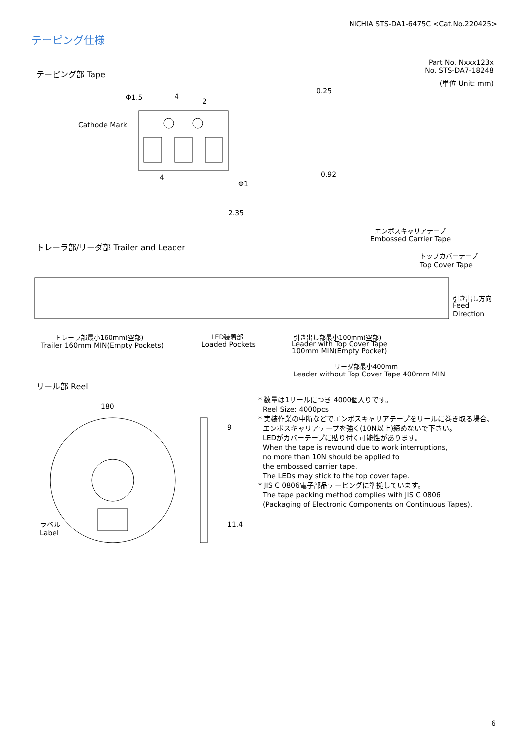NICHIA STS-DA1-6475C <Cat.No.220425>
テーピング仕様
Part No. Nxxx123x
No. STS-DA7-18248
(単位 Unit: mm)
テーピング部 Tape
Cathode Mark
Φ1.5
4
2
4
Φ1
2.35
0.25
0.92
トレーラ部/リーダ部 Trailer and Leader
エンボスキャリアテープ
Embossed Carrier Tape
トップカバーテープ
Top Cover Tape
引き出し方向
Feed
Direction
トレーラ部最小160mm(空部)
Trailer 160mm MIN(Empty Pockets)
LED装着部
Loaded Pockets
引き出し部最小100mm(空部)
Leader with Top Cover Tape
100mm MIN(Empty Pocket)
リーダ部最小400mm
Leader without Top Cover Tape 400mm MIN
リール部 Reel
180
9
11.4
ラベル
Label
* 数量は1リールにつき 4000個入りです。
Reel Size: 4000pcs
* 実装作業の中断などでエンボスキャリアテープをリールに巻き取る場合、
エンボスキャリアテープを強く(10N以上)締めないで下さい。
LEDがカバーテープに貼り付く可能性があります。
When the tape is rewound due to work interruptions,
no more than 10N should be applied to
the embossed carrier tape.
The LEDs may stick to the top cover tape.
* JIS C 0806電子部品テーピングに準拠しています。
The tape packing method complies with JIS C 0806
(Packaging of Electronic Components on Continuous Tapes).
6